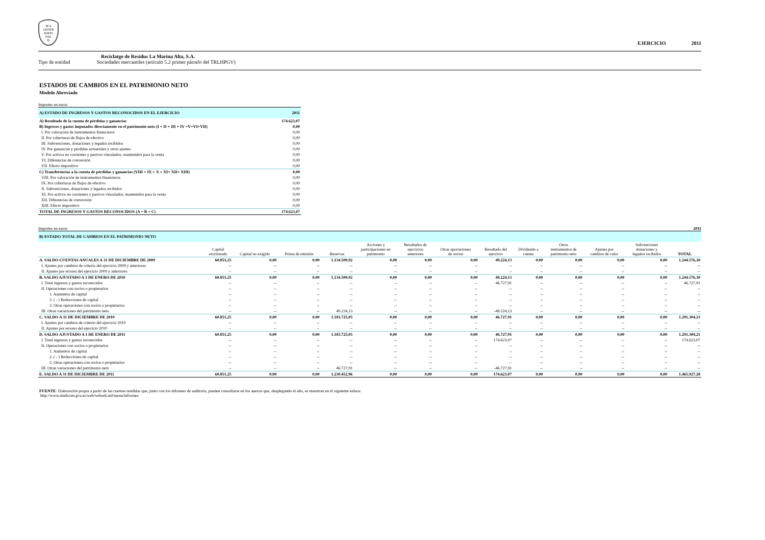M A
GISTER
RATIO
NAL
IS
EJERCICIO 2011
Reciclatge de Residus La Marina Alta, S.A.
Tipo de entidad Sociedades mercantiles (artículo 5.2 primer párrafo del TRLHPGV)
ESTADOS DE CAMBIOS EN EL PATRIMONIO NETO
Modelo Abreviado
Importes en euros
| A) ESTADO DE INGRESOS Y GASTOS RECONOCIDOS EN EL EJERCICIO | 2011 |
| A) Resultado de la cuenta de pérdidas y ganancias | 174.623,07 |
| B) Ingresos y gastos imputados directamente en el patrimonio neto (I + II + III + IV +V+VI+VII) | 0,00 |
| I. Por valoración de instrumentos financieros | 0,00 |
| II. Por coberturas de flujos de efectivo | 0,00 |
| III. Subvenciones, donaciones y legados recibidos | 0,00 |
| IV. Por ganancias y pérdidas actuariales y otros ajustes | 0,00 |
| V. Por activos no corrientes y pasivos vinculados, mantenidos para la venta | 0,00 |
| VI. Diferencias de conversión | 0,00 |
| VII. Efecto impositivo | 0,00 |
| C) Transferencias a la cuenta de pérdidas y ganancias (VIII + IX + X + XI+ XII+ XIII) | 0,00 |
| VIII. Por valoración de instrumentos financieros | 0,00 |
| IX. Por coberturas de flujos de efectivo | 0,00 |
| X. Subvenciones, donaciones y legados recibidos | 0,00 |
| XI. Por activos no corrientes y pasivos vinculados, mantenidos para la venta | 0,00 |
| XII. Diferencias de conversión | 0,00 |
| XIII. Efecto impositivo | 0,00 |
| TOTAL DE INGRESOS Y GASTOS RECONOCIDOS (A + B + C) | 174.623,07 |
Importes en euros 2011
| B) ESTADO TOTAL DE CAMBIOS EN EL PATRIMONIO NETO | | | | | | | | | | | | | |
| | Capital escriturado | Capital no exigido | Prima de emisión | Reservas | Acciones y participaciones en patrimonio | Resultados de ejercicios anteriores | Otras aportaciones de socios | Resultado del ejercicio | Dividendo a cuenta | Otros instrumentos de patrimonio neto | Ajustes por cambios de valor | Subvenciones donaciones y legados recibidos | TOTAL |
| A. SALDO CUENTAS ANUALES A 31 DE DICIEMBRE DE 2009 | 60.851,25 | 0,00 | 0,00 | 1.134.500,92 | 0,00 | 0,00 | 0,00 | 49.224,13 | 0,00 | 0,00 | 0,00 | 0,00 | 1.244.576,30 |
| I. Ajustes por cambios de criterio del ejercicio 2009 y anteriores | -- | -- | -- | -- | -- | -- | -- | -- | -- | -- | -- | -- | -- |
| II. Ajustes por errores del ejercicio 2009 y anteriores | -- | -- | -- | -- | -- | -- | -- | -- | -- | -- | -- | -- | -- |
| B. SALDO AJUSTADO A 1 DE ENERO DE 2010 | 60.851,25 | 0,00 | 0,00 | 1.134.500,92 | 0,00 | 0,00 | 0,00 | 49.224,13 | 0,00 | 0,00 | 0,00 | 0,00 | 1.244.576,30 |
| I. Total ingresos y gastos reconocidos | -- | -- | -- | -- | -- | -- | -- | 46.727,91 | -- | -- | -- | -- | 46.727,91 |
| II. Operaciones con socios o propietarios | -- | -- | -- | -- | -- | -- | -- | -- | -- | -- | -- | -- | -- |
| 1. Aumentos de capital | -- | -- | -- | -- | -- | -- | -- | -- | -- | -- | -- | -- | -- |
| 2. ( - ) Reducciones de capital | -- | -- | -- | -- | -- | -- | -- | -- | -- | -- | -- | -- | -- |
| 3. Otras operaciones con socios o propietarios | -- | -- | -- | -- | -- | -- | -- | -- | -- | -- | -- | -- | -- |
| III. Otras variaciones del patrimonio neto | -- | -- | -- | 49.224,13 | -- | -- | -- | -49.224,13 | -- | -- | -- | -- | -- |
| C. SALDO A 31 DE DICIEMBRE DE 2010 | 60.851,25 | 0,00 | 0,00 | 1.183.725,05 | 0,00 | 0,00 | 0,00 | 46.727,91 | 0,00 | 0,00 | 0,00 | 0,00 | 1.291.304,21 |
| I. Ajustes por cambios de criterio del ejercicio 2010 | -- | -- | -- | -- | -- | -- | -- | -- | -- | -- | -- | -- | -- |
| II. Ajustes por errores del ejercicio 2010 | -- | -- | -- | -- | -- | -- | -- | -- | -- | -- | -- | -- | -- |
| D. SALDO AJUSTADO A 1 DE ENERO DE 2011 | 60.851,25 | 0,00 | 0,00 | 1.183.725,05 | 0,00 | 0,00 | 0,00 | 46.727,91 | 0,00 | 0,00 | 0,00 | 0,00 | 1.291.304,21 |
| I. Total ingresos y gastos reconocidos | -- | -- | -- | -- | -- | -- | -- | 174.623,07 | -- | -- | -- | -- | 174.623,07 |
| II. Operaciones con socios o propietarios | -- | -- | -- | -- | -- | -- | -- | -- | -- | -- | -- | -- | -- |
| 1. Aumentos de capital | -- | -- | -- | -- | -- | -- | -- | -- | -- | -- | -- | -- | -- |
| 2. ( - ) Reducciones de capital | -- | -- | -- | -- | -- | -- | -- | -- | -- | -- | -- | -- | -- |
| 3. Otras operaciones con socios o propietarios | -- | -- | -- | -- | -- | -- | -- | -- | -- | -- | -- | -- | -- |
| III. Otras variaciones del patrimonio neto | -- | -- | -- | 46.727,91 | -- | -- | -- | -46.727,91 | -- | -- | -- | -- | -- |
| E. SALDO A 31 DE DICIEMBRE DE 2011 | 60.851,25 | 0,00 | 0,00 | 1.230.452,96 | 0,00 | 0,00 | 0,00 | 174.623,07 | 0,00 | 0,00 | 0,00 | 0,00 | 1.465.927,28 |
FUENTE: Elaboración propia a partir de las cuentas rendidas que, junto con los informes de auditoría, pueden consultarse en los anexos que, desplegando el año, se muestran en el siguiente enlace:
http://www.sindicom.gva.es/web/wdweb.nsf/menu/informes